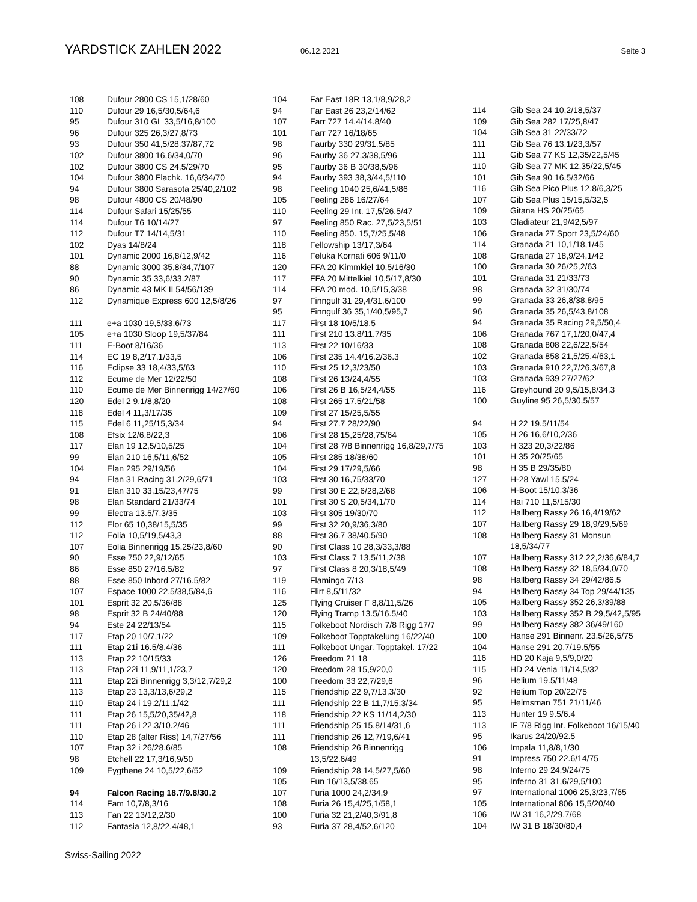YARDSTICK ZAHLEN 2022
06.12.2021 Seite 3
| 108 | Dufour 2800 CS 15,1/28/60 |
| 110 | Dufour 29 16,5/30,5/64,6 |
| 95 | Dufour 310 GL 33,5/16,8/100 |
| 96 | Dufour 325 26,3/27,8/73 |
| 93 | Dufour 350 41,5/28,37/87,72 |
| 102 | Dufour 3800 16,6/34,0/70 |
| 102 | Dufour 3800 CS 24,5/29/70 |
| 104 | Dufour 3800 Flachk. 16,6/34/70 |
| 94 | Dufour 3800 Sarasota 25/40,2/102 |
| 98 | Dufour 4800 CS 20/48/90 |
| 114 | Dufour Safari 15/25/55 |
| 114 | Dufour T6 10/14/27 |
| 112 | Dufour T7 14/14,5/31 |
| 102 | Dyas 14/8/24 |
| 101 | Dynamic 2000 16,8/12,9/42 |
| 88 | Dynamic 3000 35,8/34,7/107 |
| 90 | Dynamic 35 33,6/33,2/87 |
| 86 | Dynamic 43 MK II 54/56/139 |
| 112 | Dynamique Express 600 12,5/8/26 |
| 111 | e+a 1030 19,5/33,6/73 |
| 105 | e+a 1030 Sloop 19,5/37/84 |
| 111 | E-Boot 8/16/36 |
| 114 | EC 19 8,2/17,1/33,5 |
| 116 | Eclipse 33 18,4/33,5/63 |
| 112 | Ecume de Mer 12/22/50 |
| 110 | Ecume de Mer Binnenrigg 14/27/60 |
| 120 | Edel 2 9,1/8,8/20 |
| 118 | Edel 4 11,3/17/35 |
| 115 | Edel 6 11,25/15,3/34 |
| 108 | Efsix 12/6,8/22,3 |
| 117 | Elan 19 12,5/10,5/25 |
| 99 | Elan 210 16,5/11,6/52 |
| 104 | Elan 295 29/19/56 |
| 94 | Elan 31 Racing 31,2/29,6/71 |
| 91 | Elan 310 33,15/23,47/75 |
| 98 | Elan Standard 21/33/74 |
| 99 | Electra 13.5/7.3/35 |
| 112 | Elor 65 10,38/15,5/35 |
| 112 | Eolia 10,5/19,5/43,3 |
| 107 | Eolia Binnenrigg 15,25/23,8/60 |
| 90 | Esse 750 22,9/12/65 |
| 86 | Esse 850 27/16.5/82 |
| 88 | Esse 850 Inbord 27/16.5/82 |
| 107 | Espace 1000 22,5/38,5/84,6 |
| 101 | Esprit 32 20,5/36/88 |
| 98 | Esprit 32 B 24/40/88 |
| 94 | Este 24 22/13/54 |
| 117 | Etap 20 10/7,1/22 |
| 111 | Etap 21i 16.5/8.4/36 |
| 113 | Etap 22 10/15/33 |
| 113 | Etap 22i 11,9/11,1/23,7 |
| 111 | Etap 22i Binnenrigg 3,3/12,7/29,2 |
| 113 | Etap 23 13,3/13,6/29,2 |
| 110 | Etap 24 i 19.2/11.1/42 |
| 111 | Etap 26 15,5/20,35/42,8 |
| 111 | Etap 26 i 22.3/10.2/46 |
| 110 | Etap 28 (alter Riss) 14,7/27/56 |
| 107 | Etap 32 i 26/28.6/85 |
| 98 | Etchell 22 17,3/16,9/50 |
| 109 | Eygthene 24 10,5/22,6/52 |
| 94 | Falcon Racing 18.7/9.8/30.2 |
| 114 | Fam 10,7/8,3/16 |
| 113 | Fan 22 13/12,2/30 |
| 112 | Fantasia 12,8/22,4/48,1 |
| 104 | Far East 18R 13,1/8,9/28,2 |
| 94 | Far East 26 23,2/14/62 |
| 107 | Farr 727 14.4/14.8/40 |
| 101 | Farr 727 16/18/65 |
| 98 | Faurby 330 29/31,5/85 |
| 96 | Faurby 36 27,3/38,5/96 |
| 95 | Faurby 36 B 30/38,5/96 |
| 94 | Faurby 393 38,3/44,5/110 |
| 98 | Feeling 1040 25,6/41,5/86 |
| 105 | Feeling 286 16/27/64 |
| 110 | Feeling 29 Int. 17,5/26,5/47 |
| 97 | Feeling 850 Rac. 27,5/23,5/51 |
| 110 | Feeling 850. 15,7/25,5/48 |
| 118 | Fellowship 13/17,3/64 |
| 116 | Feluka Kornati 606 9/11/0 |
| 120 | FFA 20 Kimmkiel 10,5/16/30 |
| 117 | FFA 20 Mittelkiel 10,5/17,8/30 |
| 114 | FFA 20 mod. 10,5/15,3/38 |
| 97 | Finngulf 31 29,4/31,6/100 |
| 95 | Finngulf 36 35,1/40,5/95,7 |
| 117 | First 18 10/5/18.5 |
| 111 | First 210 13.8/11.7/35 |
| 113 | First 22 10/16/33 |
| 106 | First 235 14.4/16.2/36.3 |
| 110 | First 25 12,3/23/50 |
| 108 | First 26 13/24,4/55 |
| 106 | First 26 B 16,5/24,4/55 |
| 108 | First 265 17.5/21/58 |
| 109 | First 27 15/25,5/55 |
| 94 | First 27.7 28/22/90 |
| 106 | First 28 15,25/28,75/64 |
| 104 | First 28 7/8 Binnenrigg 16,8/29,7/75 |
| 105 | First 285 18/38/60 |
| 104 | First 29 17/29,5/66 |
| 103 | First 30 16,75/33/70 |
| 99 | First 30 E 22,6/28,2/68 |
| 101 | First 30 S 20,5/34,1/70 |
| 103 | First 305 19/30/70 |
| 99 | First 32 20,9/36,3/80 |
| 88 | First 36.7 38/40,5/90 |
| 90 | First Class 10 28,3/33,3/88 |
| 103 | First Class 7 13,5/11,2/38 |
| 97 | First Class 8 20,3/18,5/49 |
| 119 | Flamingo 7/13 |
| 116 | Flirt 8,5/11/32 |
| 125 | Flying Cruiser F 8,8/11,5/26 |
| 120 | Flying Tramp 13.5/16.5/40 |
| 115 | Folkeboot Nordisch 7/8 Rigg 17/7 |
| 109 | Folkeboot Topptakelung 16/22/40 |
| 111 | Folkeboot Ungar. Topptakel. 17/22 |
| 126 | Freedom 21 18 |
| 120 | Freedom 28 15,9/20,0 |
| 100 | Freedom 33 22,7/29,6 |
| 115 | Friendship 22 9,7/13,3/30 |
| 111 | Friendship 22 B 11,7/15,3/34 |
| 118 | Friendship 22 KS 11/14,2/30 |
| 111 | Friendship 25 15,8/14/31,6 |
| 111 | Friendship 26 12,7/19,6/41 |
| 108 | Friendship 26 Binnenrigg 13,5/22,6/49 |
| 109 | Friendship 28 14,5/27,5/60 |
| 105 | Fun 16/13,5/38,65 |
| 107 | Furia 1000 24,2/34,9 |
| 108 | Furia 26 15,4/25,1/58,1 |
| 100 | Furia 32 21,2/40,3/91,8 |
| 93 | Furia 37 28,4/52,6/120 |
| 114 | Gib Sea 24 10,2/18,5/37 |
| 109 | Gib Sea 282 17/25,8/47 |
| 104 | Gib Sea 31 22/33/72 |
| 111 | Gib Sea 76 13,1/23,3/57 |
| 111 | Gib Sea 77 KS 12,35/22,5/45 |
| 110 | Gib Sea 77 MK 12,35/22,5/45 |
| 101 | Gib Sea 90 16,5/32/66 |
| 116 | Gib Sea Pico Plus 12,8/6,3/25 |
| 107 | Gib Sea Plus 15/15,5/32,5 |
| 109 | Gitana HS 20/25/65 |
| 103 | Gladiateur 21,9/42,5/97 |
| 106 | Granada 27 Sport 23,5/24/60 |
| 114 | Granada 21 10,1/18,1/45 |
| 108 | Granada 27 18,9/24,1/42 |
| 100 | Granada 30 26/25,2/63 |
| 101 | Granada 31 21/33/73 |
| 98 | Granada 32 31/30/74 |
| 99 | Granada 33 26,8/38,8/95 |
| 96 | Granada 35 26,5/43,8/108 |
| 94 | Granada 35 Racing 29,5/50,4 |
| 106 | Granada 767 17,1/20,0/47,4 |
| 108 | Granada 808 22,6/22,5/54 |
| 102 | Granada 858 21,5/25,4/63,1 |
| 103 | Granada 910 22,7/26,3/67,8 |
| 103 | Granada 939 27/27/62 |
| 116 | Greyhound 20 9,5/15,8/34,3 |
| 100 | Guyline 95 26,5/30,5/57 |
| 94 | H 22 19.5/11/54 |
| 105 | H 26 16,6/10,2/36 |
| 103 | H 323 20,3/22/86 |
| 101 | H 35 20/25/65 |
| 98 | H 35 B 29/35/80 |
| 127 | H-28 Yawl 15.5/24 |
| 106 | H-Boot 15/10.3/36 |
| 114 | Hai 710 11,5/15/30 |
| 112 | Hallberg Rassy 26 16,4/19/62 |
| 107 | Hallberg Rassy 29 18,9/29,5/69 |
| 108 | Hallberg Rassy 31 Monsun 18,5/34/77 |
| 107 | Hallberg Rassy 312 22,2/36,6/84,7 |
| 108 | Hallberg Rassy 32 18,5/34,0/70 |
| 98 | Hallberg Rassy 34 29/42/86,5 |
| 94 | Hallberg Rassy 34 Top 29/44/135 |
| 105 | Hallberg Rassy 352 26,3/39/88 |
| 103 | Hallberg Rassy 352 B 29,5/42,5/95 |
| 99 | Hallberg Rassy 382 36/49/160 |
| 100 | Hanse 291 Binnenr. 23,5/26,5/75 |
| 104 | Hanse 291 20.7/19.5/55 |
| 116 | HD 20 Kaja 9,5/9,0/20 |
| 115 | HD 24 Venia 11/14,5/32 |
| 96 | Helium 19.5/11/48 |
| 92 | Helium Top 20/22/75 |
| 95 | Helmsman 751 21/11/46 |
| 113 | Hunter 19 9.5/6.4 |
| 113 | IF 7/8 Rigg Int. Folkeboot 16/15/40 |
| 95 | Ikarus 24/20/92.5 |
| 106 | Impala 11,8/8,1/30 |
| 91 | Impress 750 22.6/14/75 |
| 98 | Inferno 29 24,9/24/75 |
| 95 | Inferno 31 31,6/29,5/100 |
| 97 | International 1006 25,3/23,7/65 |
| 105 | International 806 15,5/20/40 |
| 106 | IW 31 16,2/29,7/68 |
| 104 | IW 31 B 18/30/80,4 |
Swiss-Sailing 2022